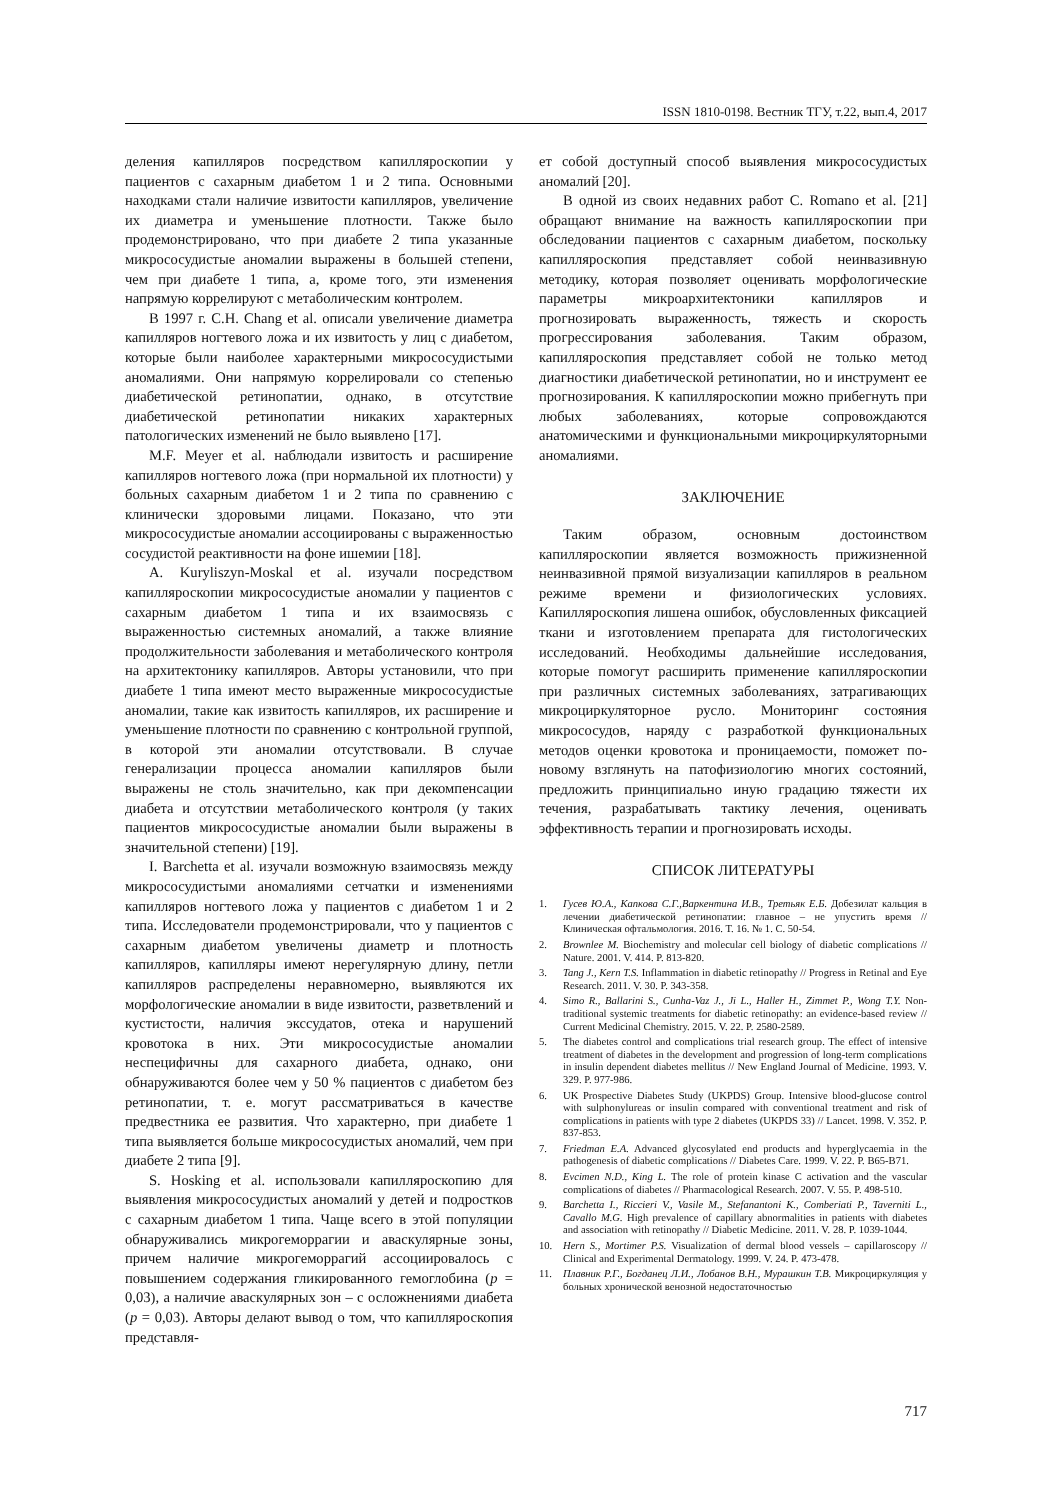ISSN 1810-0198. Вестник ТГУ, т.22, вып.4, 2017
деления капилляров посредством капилляроскопии у пациентов с сахарным диабетом 1 и 2 типа. Основными находками стали наличие извитости капилляров, увеличение их диаметра и уменьшение плотности. Также было продемонстрировано, что при диабете 2 типа указанные микрососудистые аномалии выражены в большей степени, чем при диабете 1 типа, а, кроме того, эти изменения напрямую коррелируют с метаболическим контролем.
В 1997 г. C.H. Chang et al. описали увеличение диаметра капилляров ногтевого ложа и их извитость у лиц с диабетом, которые были наиболее характерными микрососудистыми аномалиями. Они напрямую коррелировали со степенью диабетической ретинопатии, однако, в отсутствие диабетической ретинопатии никаких характерных патологических изменений не было выявлено [17].
M.F. Meyer et al. наблюдали извитость и расширение капилляров ногтевого ложа (при нормальной их плотности) у больных сахарным диабетом 1 и 2 типа по сравнению с клинически здоровыми лицами. Показано, что эти микрососудистые аномалии ассоциированы с выраженностью сосудистой реактивности на фоне ишемии [18].
A. Kuryliszyn-Moskal et al. изучали посредством капилляроскопии микрососудистые аномалии у пациентов с сахарным диабетом 1 типа и их взаимосвязь с выраженностью системных аномалий, а также влияние продолжительности заболевания и метаболического контроля на архитектонику капилляров. Авторы установили, что при диабете 1 типа имеют место выраженные микрососудистые аномалии, такие как извитость капилляров, их расширение и уменьшение плотности по сравнению с контрольной группой, в которой эти аномалии отсутствовали. В случае генерализации процесса аномалии капилляров были выражены не столь значительно, как при декомпенсации диабета и отсутствии метаболического контроля (у таких пациентов микрососудистые аномалии были выражены в значительной степени) [19].
I. Barchetta et al. изучали возможную взаимосвязь между микрососудистыми аномалиями сетчатки и изменениями капилляров ногтевого ложа у пациентов с диабетом 1 и 2 типа. Исследователи продемонстрировали, что у пациентов с сахарным диабетом увеличены диаметр и плотность капилляров, капилляры имеют нерегулярную длину, петли капилляров распределены неравномерно, выявляются их морфологические аномалии в виде извитости, разветвлений и кустистости, наличия экссудатов, отека и нарушений кровотока в них. Эти микрососудистые аномалии неспецифичны для сахарного диабета, однако, они обнаруживаются более чем у 50 % пациентов с диабетом без ретинопатии, т. е. могут рассматриваться в качестве предвестника ее развития. Что характерно, при диабете 1 типа выявляется больше микрососудистых аномалий, чем при диабете 2 типа [9].
S. Hosking et al. использовали капилляроскопию для выявления микрососудистых аномалий у детей и подростков с сахарным диабетом 1 типа. Чаще всего в этой популяции обнаруживались микрогеморрагии и аваскулярные зоны, причем наличие микрогеморрагий ассоциировалось с повышением содержания гликированного гемоглобина (p = 0,03), а наличие аваскулярных зон – с осложнениями диабета (p = 0,03). Авторы делают вывод о том, что капилляроскопия представля-
ет собой доступный способ выявления микрососудистых аномалий [20].
В одной из своих недавних работ C. Romano et al. [21] обращают внимание на важность капилляроскопии при обследовании пациентов с сахарным диабетом, поскольку капилляроскопия представляет собой неинвазивную методику, которая позволяет оценивать морфологические параметры микроархитектоники капилляров и прогнозировать выраженность, тяжесть и скорость прогрессирования заболевания. Таким образом, капилляроскопия представляет собой не только метод диагностики диабетической ретинопатии, но и инструмент ее прогнозирования. К капилляроскопии можно прибегнуть при любых заболеваниях, которые сопровождаются анатомическими и функциональными микроциркуляторными аномалиями.
ЗАКЛЮЧЕНИЕ
Таким образом, основным достоинством капилляроскопии является возможность прижизненной неинвазивной прямой визуализации капилляров в реальном режиме времени и физиологических условиях. Капилляроскопия лишена ошибок, обусловленных фиксацией ткани и изготовлением препарата для гистологических исследований. Необходимы дальнейшие исследования, которые помогут расширить применение капилляроскопии при различных системных заболеваниях, затрагивающих микроциркуляторное русло. Мониторинг состояния микрососудов, наряду с разработкой функциональных методов оценки кровотока и проницаемости, поможет по-новому взглянуть на патофизиологию многих состояний, предложить принципиально иную градацию тяжести их течения, разрабатывать тактику лечения, оценивать эффективность терапии и прогнозировать исходы.
СПИСОК ЛИТЕРАТУРЫ
1. Гусев Ю.А., Капкова С.Г.,Варкентина И.В., Третьяк Е.Б. Добезилат кальция в лечении диабетической ретинопатии: главное – не упустить время // Клиническая офтальмология. 2016. Т. 16. № 1. С. 50-54.
2. Brownlee M. Biochemistry and molecular cell biology of diabetic complications // Nature. 2001. V. 414. P. 813-820.
3. Tang J., Kern T.S. Inflammation in diabetic retinopathy // Progress in Retinal and Eye Research. 2011. V. 30. P. 343-358.
4. Simo R., Ballarini S., Cunha-Vaz J., Ji L., Haller H., Zimmet P., Wong T.Y. Non-traditional systemic treatments for diabetic retinopathy: an evidence-based review // Current Medicinal Chemistry. 2015. V. 22. P. 2580-2589.
5. The diabetes control and complications trial research group. The effect of intensive treatment of diabetes in the development and progression of long-term complications in insulin dependent diabetes mellitus // New England Journal of Medicine. 1993. V. 329. P. 977-986.
6. UK Prospective Diabetes Study (UKPDS) Group. Intensive blood-glucose control with sulphonylureas or insulin compared with conventional treatment and risk of complications in patients with type 2 diabetes (UKPDS 33) // Lancet. 1998. V. 352. P. 837-853.
7. Friedman E.A. Advanced glycosylated end products and hyperglycaemia in the pathogenesis of diabetic complications // Diabetes Care. 1999. V. 22. P. B65-B71.
8. Evcimen N.D., King L. The role of protein kinase C activation and the vascular complications of diabetes // Pharmacological Research. 2007. V. 55. P. 498-510.
9. Barchetta I., Riccieri V., Vasile M., Stefanantoni K., Comberiati P., Taverniti L., Cavallo M.G. High prevalence of capillary abnormalities in patients with diabetes and association with retinopathy // Diabetic Medicine. 2011. V. 28. P. 1039-1044.
10. Hern S., Mortimer P.S. Visualization of dermal blood vessels – capillaroscopy // Clinical and Experimental Dermatology. 1999. V. 24. P. 473-478.
11. Плавник Р.Г., Богданец Л.И., Лобанов В.Н., Мурашкин Т.В. Микроциркуляция у больных хронической венозной недостаточностью
717